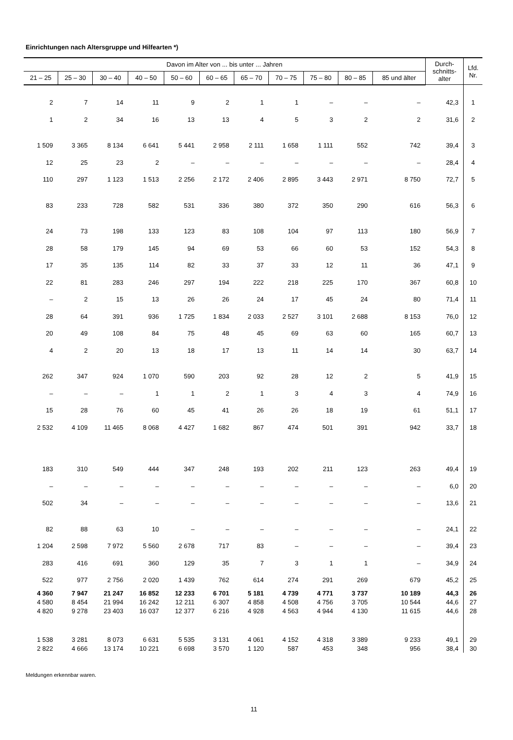Einrichtungen nach Altersgruppe und Hilfearten *)
| Davon im Alter von ... bis unter ... Jahren | | | | | | | | | | | Durch- schnitts- alter | Lfd. Nr. |
| --- | --- | --- | --- | --- | --- | --- | --- | --- | --- | --- | --- | --- |
| 21 – 25 | 25 – 30 | 30 – 40 | 40 – 50 | 50 – 60 | 60 – 65 | 65 – 70 | 70 – 75 | 75 – 80 | 80 – 85 | 85 und älter | | |
| 2 | 7 | 14 | 11 | 9 | 2 | 1 | 1 | – | – | – | 42,3 | 1 |
| 1 | 2 | 34 | 16 | 13 | 13 | 4 | 5 | 3 | 2 | 2 | 31,6 | 2 |
| 1 509 | 3 365 | 8 134 | 6 641 | 5 441 | 2 958 | 2 111 | 1 658 | 1 111 | 552 | 742 | 39,4 | 3 |
| 12 | 25 | 23 | 2 | – | – | – | – | – | – | – | 28,4 | 4 |
| 110 | 297 | 1 123 | 1 513 | 2 256 | 2 172 | 2 406 | 2 895 | 3 443 | 2 971 | 8 750 | 72,7 | 5 |
| 83 | 233 | 728 | 582 | 531 | 336 | 380 | 372 | 350 | 290 | 616 | 56,3 | 6 |
| 24 | 73 | 198 | 133 | 123 | 83 | 108 | 104 | 97 | 113 | 180 | 56,9 | 7 |
| 28 | 58 | 179 | 145 | 94 | 69 | 53 | 66 | 60 | 53 | 152 | 54,3 | 8 |
| 17 | 35 | 135 | 114 | 82 | 33 | 37 | 33 | 12 | 11 | 36 | 47,1 | 9 |
| 22 | 81 | 283 | 246 | 297 | 194 | 222 | 218 | 225 | 170 | 367 | 60,8 | 10 |
| – | 2 | 15 | 13 | 26 | 26 | 24 | 17 | 45 | 24 | 80 | 71,4 | 11 |
| 28 | 64 | 391 | 936 | 1 725 | 1 834 | 2 033 | 2 527 | 3 101 | 2 688 | 8 153 | 76,0 | 12 |
| 20 | 49 | 108 | 84 | 75 | 48 | 45 | 69 | 63 | 60 | 165 | 60,7 | 13 |
| 4 | 2 | 20 | 13 | 18 | 17 | 13 | 11 | 14 | 14 | 30 | 63,7 | 14 |
| 262 | 347 | 924 | 1 070 | 590 | 203 | 92 | 28 | 12 | 2 | 5 | 41,9 | 15 |
| – | – | – | 1 | 1 | 2 | 1 | 3 | 4 | 3 | 4 | 74,9 | 16 |
| 15 | 28 | 76 | 60 | 45 | 41 | 26 | 26 | 18 | 19 | 61 | 51,1 | 17 |
| 2 532 | 4 109 | 11 465 | 8 068 | 4 427 | 1 682 | 867 | 474 | 501 | 391 | 942 | 33,7 | 18 |
| 183 | 310 | 549 | 444 | 347 | 248 | 193 | 202 | 211 | 123 | 263 | 49,4 | 19 |
| – | – | – | – | – | – | – | – | – | – | – | 6,0 | 20 |
| 502 | 34 | – | – | – | – | – | – | – | – | – | 13,6 | 21 |
| 82 | 88 | 63 | 10 | – | – | – | – | – | – | – | 24,1 | 22 |
| 1 204 | 2 598 | 7 972 | 5 560 | 2 678 | 717 | 83 | – | – | – | – | 39,4 | 23 |
| 283 | 416 | 691 | 360 | 129 | 35 | 7 | 3 | 1 | 1 | – | 34,9 | 24 |
| 522 | 977 | 2 756 | 2 020 | 1 439 | 762 | 614 | 274 | 291 | 269 | 679 | 45,2 | 25 |
| 4 360 | 7 947 | 21 247 | 16 852 | 12 233 | 6 701 | 5 181 | 4 739 | 4 771 | 3 737 | 10 189 | 44,3 | 26 |
| 4 580 | 8 454 | 21 994 | 16 242 | 12 211 | 6 307 | 4 858 | 4 508 | 4 756 | 3 705 | 10 544 | 44,6 | 27 |
| 4 820 | 9 278 | 23 403 | 16 037 | 12 377 | 6 216 | 4 928 | 4 563 | 4 944 | 4 130 | 11 615 | 44,6 | 28 |
| 1 538 | 3 281 | 8 073 | 6 631 | 5 535 | 3 131 | 4 061 | 4 152 | 4 318 | 3 389 | 9 233 | 49,1 | 29 |
| 2 822 | 4 666 | 13 174 | 10 221 | 6 698 | 3 570 | 1 120 | 587 | 453 | 348 | 956 | 38,4 | 30 |
Meldungen erkennbar waren.
11